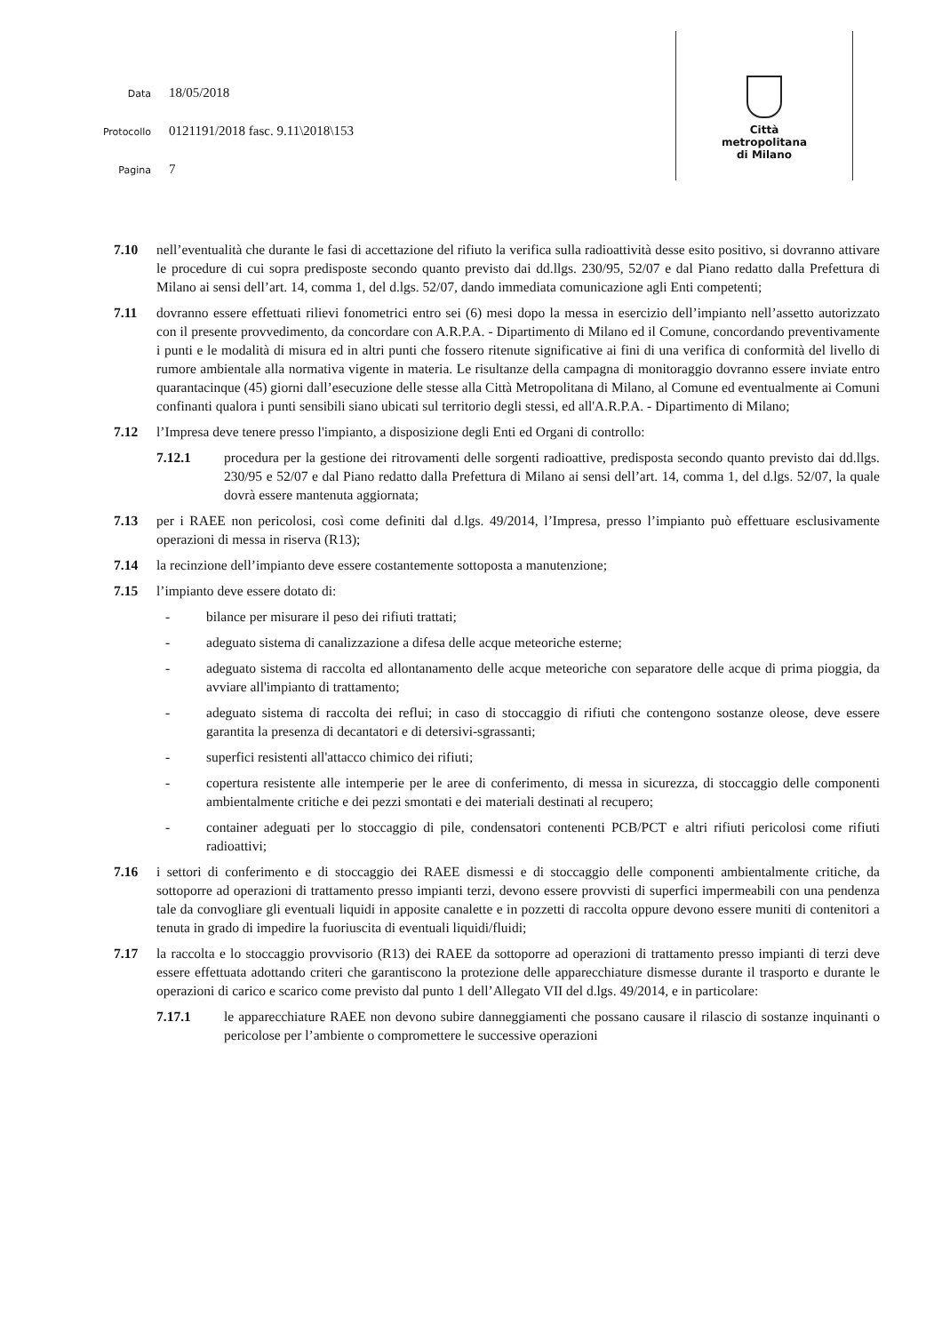Data 18/05/2018
Protocollo 0121191/2018 fasc. 9.11\2018\153
Pagina 7
Città
metropolitana
di Milano
7.10 nell’eventualità che durante le fasi di accettazione del rifiuto la verifica sulla radioattività desse esito positivo, si dovranno attivare le procedure di cui sopra predisposte secondo quanto previsto dai dd.llgs. 230/95, 52/07 e dal Piano redatto dalla Prefettura di Milano ai sensi dell’art. 14, comma 1, del d.lgs. 52/07, dando immediata comunicazione agli Enti competenti;
7.11 dovranno essere effettuati rilievi fonometrici entro sei (6) mesi dopo la messa in esercizio dell’impianto nell’assetto autorizzato con il presente provvedimento, da concordare con A.R.P.A. - Dipartimento di Milano ed il Comune, concordando preventivamente i punti e le modalità di misura ed in altri punti che fossero ritenute significative ai fini di una verifica di conformità del livello di rumore ambientale alla normativa vigente in materia. Le risultanze della campagna di monitoraggio dovranno essere inviate entro quarantacinque (45) giorni dall’esecuzione delle stesse alla Città Metropolitana di Milano, al Comune ed eventualmente ai Comuni confinanti qualora i punti sensibili siano ubicati sul territorio degli stessi, ed all'A.R.P.A. - Dipartimento di Milano;
7.12 l’Impresa deve tenere presso l'impianto, a disposizione degli Enti ed Organi di controllo:
7.12.1 procedura per la gestione dei ritrovamenti delle sorgenti radioattive, predisposta secondo quanto previsto dai dd.llgs. 230/95 e 52/07 e dal Piano redatto dalla Prefettura di Milano ai sensi dell’art. 14, comma 1, del d.lgs. 52/07, la quale dovrà essere mantenuta aggiornata;
7.13 per i RAEE non pericolosi, così come definiti dal d.lgs. 49/2014, l’Impresa, presso l’impianto può effettuare esclusivamente operazioni di messa in riserva (R13);
7.14 la recinzione dell’impianto deve essere costantemente sottoposta a manutenzione;
7.15 l’impianto deve essere dotato di:
- bilance per misurare il peso dei rifiuti trattati;
- adeguato sistema di canalizzazione a difesa delle acque meteoriche esterne;
- adeguato sistema di raccolta ed allontanamento delle acque meteoriche con separatore delle acque di prima pioggia, da avviare all'impianto di trattamento;
- adeguato sistema di raccolta dei reflui; in caso di stoccaggio di rifiuti che contengono sostanze oleose, deve essere garantita la presenza di decantatori e di detersivi-sgrassanti;
- superfici resistenti all'attacco chimico dei rifiuti;
- copertura resistente alle intemperie per le aree di conferimento, di messa in sicurezza, di stoccaggio delle componenti ambientalmente critiche e dei pezzi smontati e dei materiali destinati al recupero;
- container adeguati per lo stoccaggio di pile, condensatori contenenti PCB/PCT e altri rifiuti pericolosi come rifiuti radioattivi;
7.16 i settori di conferimento e di stoccaggio dei RAEE dismessi e di stoccaggio delle componenti ambientalmente critiche, da sottoporre ad operazioni di trattamento presso impianti terzi, devono essere provvisti di superfici impermeabili con una pendenza tale da convogliare gli eventuali liquidi in apposite canalette e in pozzetti di raccolta oppure devono essere muniti di contenitori a tenuta in grado di impedire la fuoriuscita di eventuali liquidi/fluidi;
7.17 la raccolta e lo stoccaggio provvisorio (R13) dei RAEE da sottoporre ad operazioni di trattamento presso impianti di terzi deve essere effettuata adottando criteri che garantiscono la protezione delle apparecchiature dismesse durante il trasporto e durante le operazioni di carico e scarico come previsto dal punto 1 dell’Allegato VII del d.lgs. 49/2014, e in particolare:
7.17.1 le apparecchiature RAEE non devono subire danneggiamenti che possano causare il rilascio di sostanze inquinanti o pericolose per l’ambiente o compromettere le successive operazioni